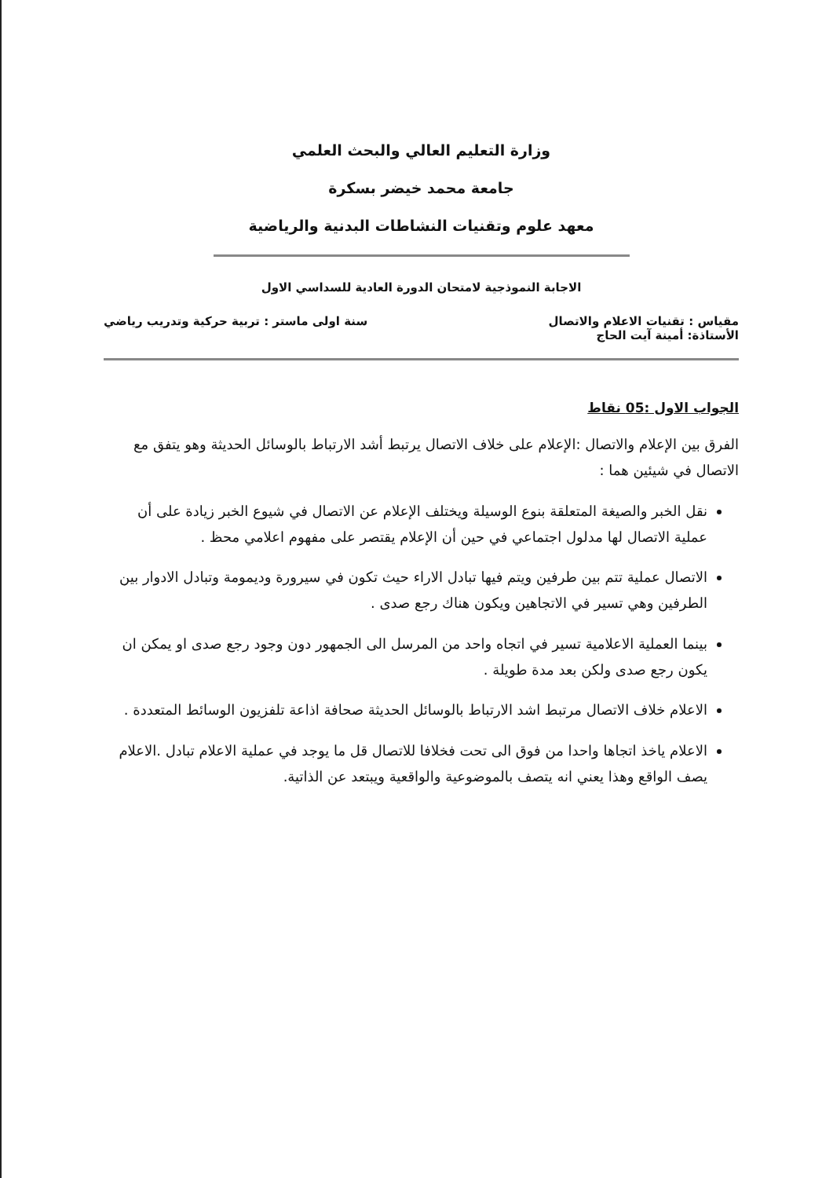وزارة التعليم العالي والبحث العلمي
جامعة محمد خيضر بسكرة
معهد علوم وتقنيات النشاطات البدنية والرياضية
الاجابة النموذجية لامتحان الدورة العادية للسداسي الاول
مقياس : تقنيات الاعلام والاتصال سنة اولى ماستر : تربية حركية وتدريب رياضي
الأستاذة: أمينة آيت الحاج
الجواب الاول :05 نقاط
الفرق بين الإعلام والاتصال :الإعلام على خلاف الاتصال يرتبط أشد الارتباط بالوسائل الحديثة وهو يتفق مع الاتصال في شيئين هما :
نقل الخبر والصيغة المتعلقة بنوع الوسيلة ويختلف الإعلام عن الاتصال في شيوع الخبر زيادة على أن عملية الاتصال لها مدلول اجتماعي في حين أن الإعلام يقتصر على مفهوم اعلامي محظ .
الاتصال عملية تتم بين طرفين ويتم فيها تبادل الاراء حيث تكون في سيرورة وديمومة وتبادل الادوار بين الطرفين وهي تسير في الاتجاهين ويكون هناك رجع صدى .
بينما العملية الاعلامية تسير في اتجاه واحد من المرسل الى الجمهور دون وجود رجع صدى او يمكن ان يكون رجع صدى ولكن بعد مدة طويلة .
الاعلام خلاف الاتصال مرتبط اشد الارتباط بالوسائل الحديثة صحافة اذاعة تلفزيون الوسائط المتعددة .
الاعلام ياخذ اتجاها واحدا من فوق الى تحت فخلافا للاتصال قل ما يوجد في عملية الاعلام تبادل .الاعلام يصف الواقع وهذا يعني انه يتصف بالموضوعية والواقعية ويبتعد عن الذاتية.